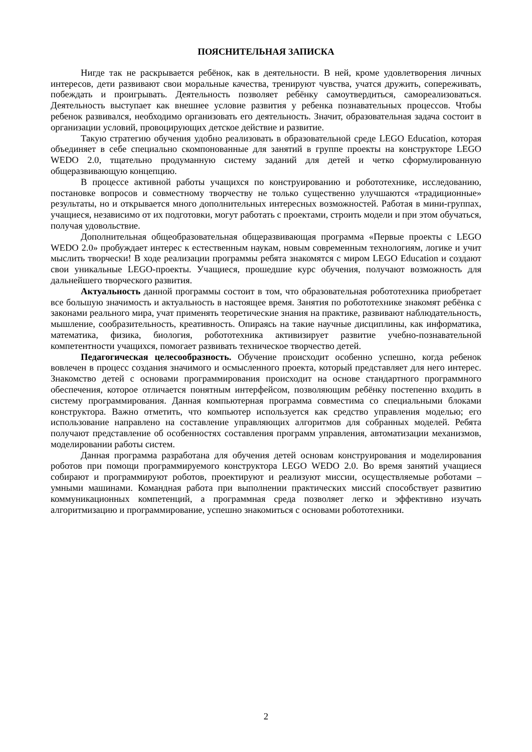ПОЯСНИТЕЛЬНАЯ ЗАПИСКА
Нигде так не раскрывается ребёнок, как в деятельности. В ней, кроме удовлетворения личных интересов, дети развивают свои моральные качества, тренируют чувства, учатся дружить, сопереживать, побеждать и проигрывать. Деятельность позволяет ребёнку самоутвердиться, самореализоваться. Деятельность выступает как внешнее условие развития у ребенка познавательных процессов. Чтобы ребенок развивался, необходимо организовать его деятельность. Значит, образовательная задача состоит в организации условий, провоцирующих детское действие и развитие.
Такую стратегию обучения удобно реализовать в образовательной среде LEGO Education, которая объединяет в себе специально скомпонованные для занятий в группе проекты на конструкторе LEGO WEDO 2.0, тщательно продуманную систему заданий для детей и четко сформулированную общеразвивающую концепцию.
В процессе активной работы учащихся по конструированию и робототехнике, исследованию, постановке вопросов и совместному творчеству не только существенно улучшаются «традиционные» результаты, но и открывается много дополнительных интересных возможностей. Работая в мини-группах, учащиеся, независимо от их подготовки, могут работать с проектами, строить модели и при этом обучаться, получая удовольствие.
Дополнительная общеобразовательная общеразвивающая программа «Первые проекты с LEGO WEDO 2.0» пробуждает интерес к естественным наукам, новым современным технологиям, логике и учит мыслить творчески! В ходе реализации программы ребята знакомятся с миром LEGO Education и создают свои уникальные LEGO-проекты. Учащиеся, прошедшие курс обучения, получают возможность для дальнейшего творческого развития.
Актуальность данной программы состоит в том, что образовательная робототехника приобретает все большую значимость и актуальность в настоящее время. Занятия по робототехнике знакомят ребёнка с законами реального мира, учат применять теоретические знания на практике, развивают наблюдательность, мышление, сообразительность, креативность. Опираясь на такие научные дисциплины, как информатика, математика, физика, биология, робототехника активизирует развитие учебно-познавательной компетентности учащихся, помогает развивать техническое творчество детей.
Педагогическая целесообразность. Обучение происходит особенно успешно, когда ребенок вовлечен в процесс создания значимого и осмысленного проекта, который представляет для него интерес. Знакомство детей с основами программирования происходит на основе стандартного программного обеспечения, которое отличается понятным интерфейсом, позволяющим ребёнку постепенно входить в систему программирования. Данная компьютерная программа совместима со специальными блоками конструктора. Важно отметить, что компьютер используется как средство управления моделью; его использование направлено на составление управляющих алгоритмов для собранных моделей. Ребята получают представление об особенностях составления программ управления, автоматизации механизмов, моделировании работы систем.
Данная программа разработана для обучения детей основам конструирования и моделирования роботов при помощи программируемого конструктора LEGO WEDO 2.0. Во время занятий учащиеся собирают и программируют роботов, проектируют и реализуют миссии, осуществляемые роботами – умными машинами. Командная работа при выполнении практических миссий способствует развитию коммуникационных компетенций, а программная среда позволяет легко и эффективно изучать алгоритмизацию и программирование, успешно знакомиться с основами робототехники.
2